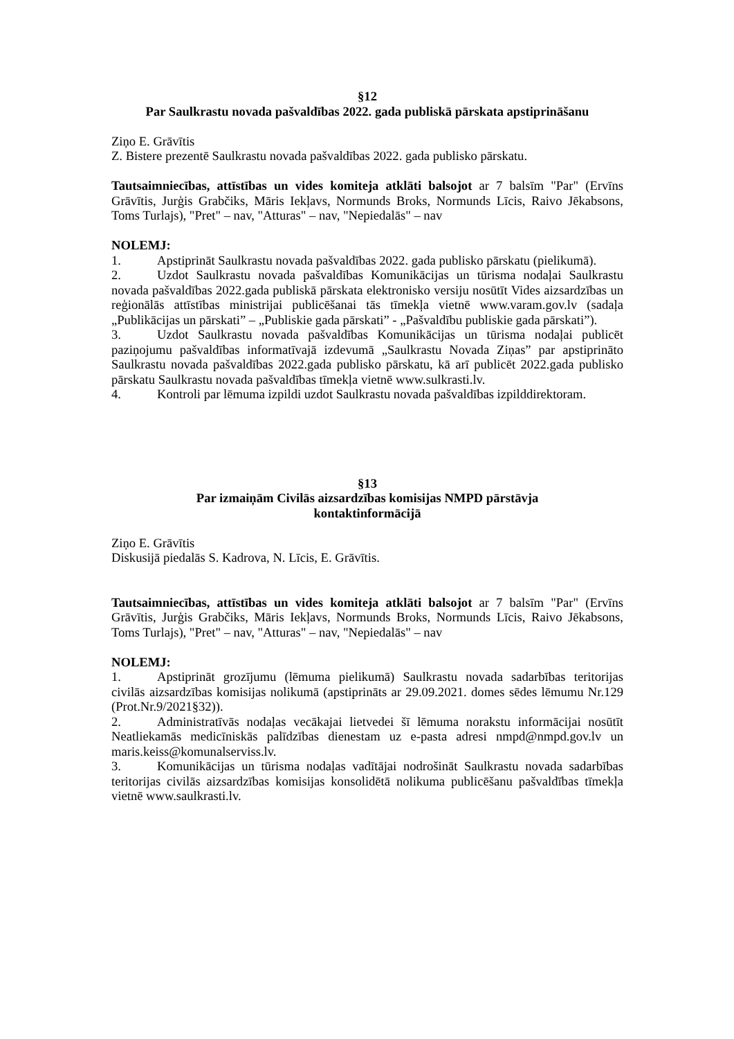§12
Par Saulkrastu novada pašvaldības 2022. gada publiskā pārskata apstiprināšanu
Ziņo E. Grāvītis
Z. Bistere prezentē Saulkrastu novada pašvaldības 2022. gada publisko pārskatu.
Tautsaimniecības, attīstības un vides komiteja atklāti balsojot ar 7 balsīm "Par" (Ervīns Grāvītis, Jurģis Grabčiks, Māris Iekļavs, Normunds Broks, Normunds Līcis, Raivo Jēkabsons, Toms Turlajs), "Pret" – nav, "Atturas" – nav, "Nepiedalās" – nav
NOLEMJ:
1. Apstiprināt Saulkrastu novada pašvaldības 2022. gada publisko pārskatu (pielikumā).
2. Uzdot Saulkrastu novada pašvaldības Komunikācijas un tūrisma nodaļai Saulkrastu novada pašvaldības 2022.gada publiskā pārskata elektronisko versiju nosūtīt Vides aizsardzības un reģionālās attīstības ministrijai publicēšanai tās tīmekļa vietnē www.varam.gov.lv (sadaļa „Publikācijas un pārskati” – „Publiskie gada pārskati” - „Pašvaldību publiskie gada pārskati”).
3. Uzdot Saulkrastu novada pašvaldības Komunikācijas un tūrisma nodaļai publicēt paziņojumu pašvaldības informatīvajā izdevumā „Saulkrastu Novada Ziņas” par apstiprināto Saulkrastu novada pašvaldības 2022.gada publisko pārskatu, kā arī publicēt 2022.gada publisko pārskatu Saulkrastu novada pašvaldības tīmekļa vietnē www.sulkrasti.lv.
4. Kontroli par lēmuma izpildi uzdot Saulkrastu novada pašvaldības izpilddirektoram.
§13
Par izmaiņām Civilās aizsardzības komisijas NMPD pārstāvja
kontaktinformācijā
Ziņo E. Grāvītis
Diskusijā piedalās S. Kadrova, N. Līcis, E. Grāvītis.
Tautsaimniecības, attīstības un vides komiteja atklāti balsojot ar 7 balsīm "Par" (Ervīns Grāvītis, Jurģis Grabčiks, Māris Iekļavs, Normunds Broks, Normunds Līcis, Raivo Jēkabsons, Toms Turlajs), "Pret" – nav, "Atturas" – nav, "Nepiedalās" – nav
NOLEMJ:
1. Apstiprināt grozījumu (lēmuma pielikumā) Saulkrastu novada sadarbības teritorijas civilās aizsardzības komisijas nolikumā (apstiprināts ar 29.09.2021. domes sēdes lēmumu Nr.129 (Prot.Nr.9/2021§32)).
2. Administratīvās nodaļas vecākajai lietvedei šī lēmuma norakstu informācijai nosūtīt Neatliekamās medicīniskās palīdzības dienestam uz e-pasta adresi nmpd@nmpd.gov.lv un maris.keiss@komunalserviss.lv.
3. Komunikācijas un tūrisma nodaļas vadītājai nodrošināt Saulkrastu novada sadarbības teritorijas civilās aizsardzības komisijas konsolidētā nolikuma publicēšanu pašvaldības tīmekļa vietnē www.saulkrasti.lv.